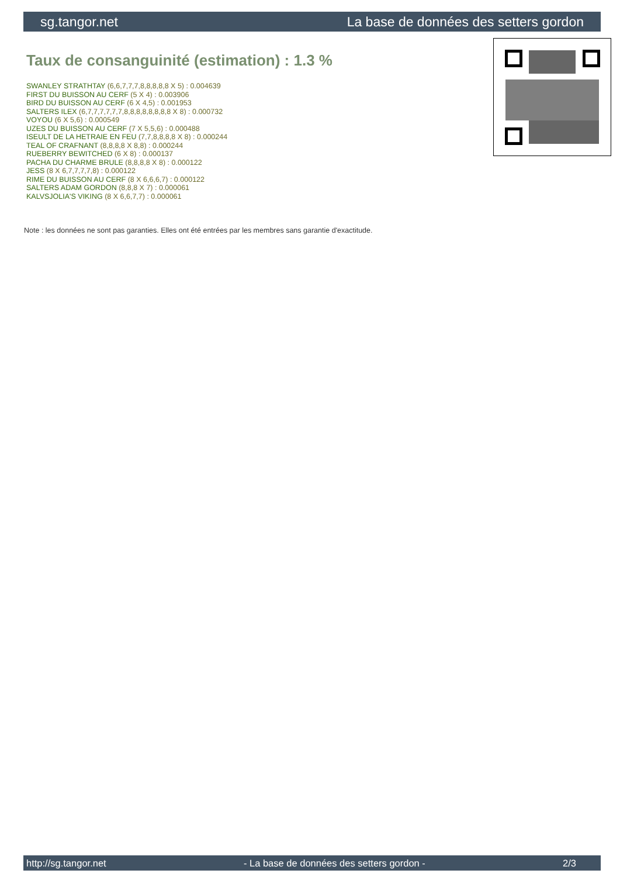sg.tangor.net La base de données des setters gordon
Taux de consanguinité (estimation) : 1.3 %
SWANLEY STRATHTAY (6,6,7,7,7,8,8,8,8,8 X 5) : 0.004639
FIRST DU BUISSON AU CERF (5 X 4) : 0.003906
BIRD DU BUISSON AU CERF (6 X 4,5) : 0.001953
SALTERS ILEX (6,7,7,7,7,7,7,8,8,8,8,8,8,8,8 X 8) : 0.000732
VOYOU (6 X 5,6) : 0.000549
UZES DU BUISSON AU CERF (7 X 5,5,6) : 0.000488
ISEULT DE LA HETRAIE EN FEU (7,7,8,8,8,8 X 8) : 0.000244
TEAL OF CRAFNANT (8,8,8,8 X 8,8) : 0.000244
RUEBERRY BEWITCHED (6 X 8) : 0.000137
PACHA DU CHARME BRULE (8,8,8,8 X 8) : 0.000122
JESS (8 X 6,7,7,7,7,8) : 0.000122
RIME DU BUISSON AU CERF (8 X 6,6,6,7) : 0.000122
SALTERS ADAM GORDON (8,8,8 X 7) : 0.000061
KALVSJOLIA'S VIKING (8 X 6,6,7,7) : 0.000061
Note : les données ne sont pas garanties. Elles ont été entrées par les membres sans garantie d'exactitude.
http://sg.tangor.net - La base de données des setters gordon - 2/3